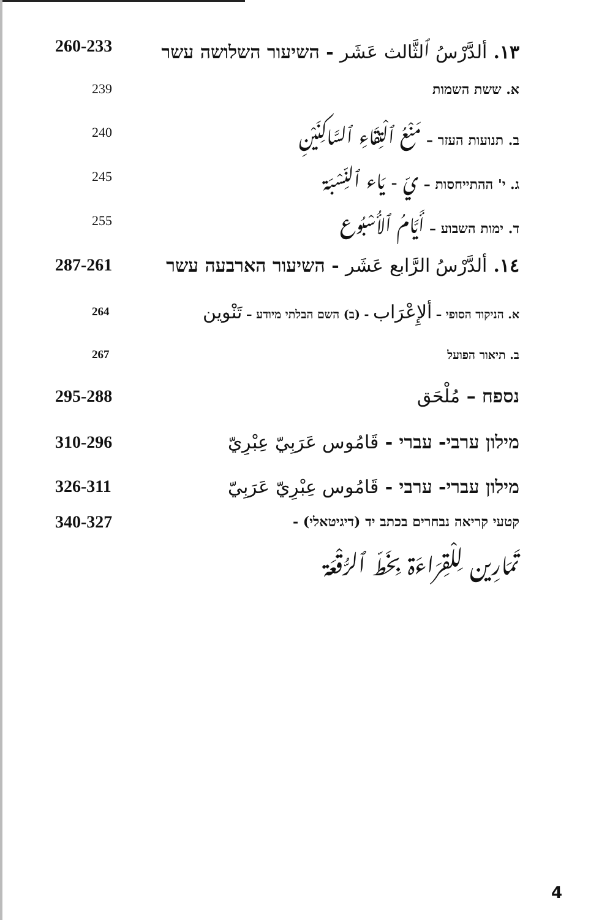١٣. ألدَّرْسُ ٱلثَّالث عَشَر - השיעור השלושה עשר 260-233
א. ששת השמות 239
ב. תנועות העזר – مَنْعُ ٱلْتِقَاءِ ٱلسَّاكِنَيْنِ 240
ג. י' ההתייחסות – يّ - يَاء ٱلنِّسْبَة 245
ד. ימות השבוע – أَيَّامُ ٱلأُسْبُوع 255
١٤. ألدَّرْسُ الرَّابع عَشَر - השיעור הארבעה עשר 287-261
א. הניקוד הסופי – ألإِعْرَاب - (ב) השם הבלתי מיודע – تَنْوين 264
ב. תיאור הפועל 267
נספח – مُلْحَق 295-288
מילון ערבי- עברי - قَامُوس عَرَبِيّ عِبْرِيّ 310-296
מילון עברי- ערבי - قَامُوس عِبْرِيّ عَرَبِيّ 326-311
קטעי קריאה נבחרים בכתב יד (דיגיטאלי) - 340-327
تَمَارِين لِلْقِرَاءَة بِخَطّ ٱلرُّقْعَة
4